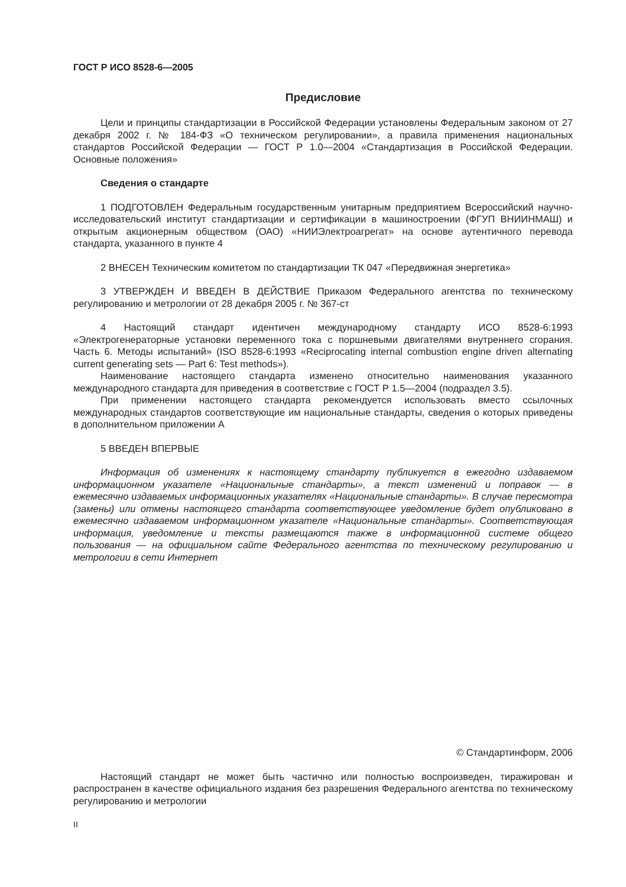ГОСТ Р ИСО 8528-6—2005
Предисловие
Цели и принципы стандартизации в Российской Федерации установлены Федеральным законом от 27 декабря 2002 г. № 184-ФЗ «О техническом регулировании», а правила применения национальных стандартов Российской Федерации — ГОСТ Р 1.0—2004 «Стандартизация в Российской Федерации. Основные положения»
Сведения о стандарте
1 ПОДГОТОВЛЕН Федеральным государственным унитарным предприятием Всероссийский научно-исследовательский институт стандартизации и сертификации в машиностроении (ФГУП ВНИИНМАШ) и открытым акционерным обществом (ОАО) «НИИЭлектроагрегат» на основе аутентичного перевода стандарта, указанного в пункте 4
2 ВНЕСЕН Техническим комитетом по стандартизации ТК 047 «Передвижная энергетика»
3 УТВЕРЖДЕН И ВВЕДЕН В ДЕЙСТВИЕ Приказом Федерального агентства по техническому регулированию и метрологии от 28 декабря 2005 г. № 367-ст
4 Настоящий стандарт идентичен международному стандарту ИСО 8528-6:1993 «Электрогенераторные установки переменного тока с поршневыми двигателями внутреннего сгорания. Часть 6. Методы испытаний» (ISO 8528-6:1993 «Reciprocating internal combustion engine driven alternating current generating sets — Part 6: Test methods»).
Наименование настоящего стандарта изменено относительно наименования указанного международного стандарта для приведения в соответствие с ГОСТ Р 1.5—2004 (подраздел 3.5).
При применении настоящего стандарта рекомендуется использовать вместо ссылочных международных стандартов соответствующие им национальные стандарты, сведения о которых приведены в дополнительном приложении А
5 ВВЕДЕН ВПЕРВЫЕ
Информация об изменениях к настоящему стандарту публикуется в ежегодно издаваемом информационном указателе «Национальные стандарты», а текст изменений и поправок — в ежемесячно издаваемых информационных указателях «Национальные стандарты». В случае пересмотра (замены) или отмены настоящего стандарта соответствующее уведомление будет опубликовано в ежемесячно издаваемом информационном указателе «Национальные стандарты». Соответствующая информация, уведомление и тексты размещаются также в информационной системе общего пользования — на официальном сайте Федерального агентства по техническому регулированию и метрологии в сети Интернет
© Стандартинформ, 2006
Настоящий стандарт не может быть частично или полностью воспроизведен, тиражирован и распространен в качестве официального издания без разрешения Федерального агентства по техническому регулированию и метрологии
II